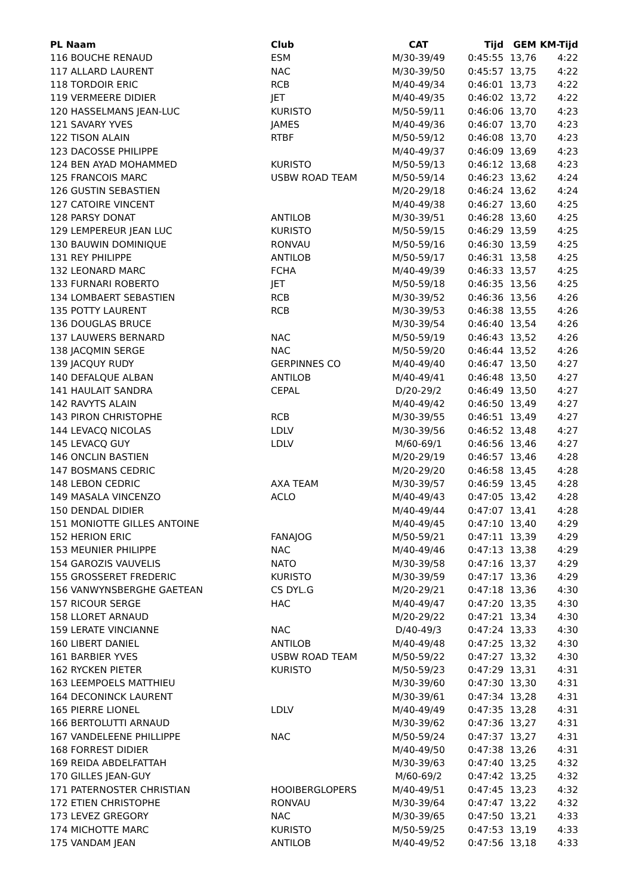| PL Naam | Club | CAT | Tijd | GEM | KM-Tijd |
| --- | --- | --- | --- | --- | --- |
| 116 BOUCHE RENAUD | ESM | M/30-39/49 | 0:45:55 | 13,76 | 4:22 |
| 117 ALLARD LAURENT | NAC | M/30-39/50 | 0:45:57 | 13,75 | 4:22 |
| 118 TORDOIR ERIC | RCB | M/40-49/34 | 0:46:01 | 13,73 | 4:22 |
| 119 VERMEERE DIDIER | JET | M/40-49/35 | 0:46:02 | 13,72 | 4:22 |
| 120 HASSELMANS JEAN-LUC | KURISTO | M/50-59/11 | 0:46:06 | 13,70 | 4:23 |
| 121 SAVARY YVES | JAMES | M/40-49/36 | 0:46:07 | 13,70 | 4:23 |
| 122 TISON ALAIN | RTBF | M/50-59/12 | 0:46:08 | 13,70 | 4:23 |
| 123 DACOSSE PHILIPPE | | M/40-49/37 | 0:46:09 | 13,69 | 4:23 |
| 124 BEN AYAD MOHAMMED | KURISTO | M/50-59/13 | 0:46:12 | 13,68 | 4:23 |
| 125 FRANCOIS MARC | USBW ROAD TEAM | M/50-59/14 | 0:46:23 | 13,62 | 4:24 |
| 126 GUSTIN SEBASTIEN | | M/20-29/18 | 0:46:24 | 13,62 | 4:24 |
| 127 CATOIRE VINCENT | | M/40-49/38 | 0:46:27 | 13,60 | 4:25 |
| 128 PARSY DONAT | ANTILOB | M/30-39/51 | 0:46:28 | 13,60 | 4:25 |
| 129 LEMPEREUR JEAN LUC | KURISTO | M/50-59/15 | 0:46:29 | 13,59 | 4:25 |
| 130 BAUWIN DOMINIQUE | RONVAU | M/50-59/16 | 0:46:30 | 13,59 | 4:25 |
| 131 REY PHILIPPE | ANTILOB | M/50-59/17 | 0:46:31 | 13,58 | 4:25 |
| 132 LEONARD MARC | FCHA | M/40-49/39 | 0:46:33 | 13,57 | 4:25 |
| 133 FURNARI ROBERTO | JET | M/50-59/18 | 0:46:35 | 13,56 | 4:25 |
| 134 LOMBAERT SEBASTIEN | RCB | M/30-39/52 | 0:46:36 | 13,56 | 4:26 |
| 135 POTTY LAURENT | RCB | M/30-39/53 | 0:46:38 | 13,55 | 4:26 |
| 136 DOUGLAS BRUCE | | M/30-39/54 | 0:46:40 | 13,54 | 4:26 |
| 137 LAUWERS BERNARD | NAC | M/50-59/19 | 0:46:43 | 13,52 | 4:26 |
| 138 JACQMIN SERGE | NAC | M/50-59/20 | 0:46:44 | 13,52 | 4:26 |
| 139 JACQUY RUDY | GERPINNES CO | M/40-49/40 | 0:46:47 | 13,50 | 4:27 |
| 140 DEFALQUE ALBAN | ANTILOB | M/40-49/41 | 0:46:48 | 13,50 | 4:27 |
| 141 HAULAIT SANDRA | CEPAL | D/20-29/2 | 0:46:49 | 13,50 | 4:27 |
| 142 RAVYTS ALAIN | | M/40-49/42 | 0:46:50 | 13,49 | 4:27 |
| 143 PIRON CHRISTOPHE | RCB | M/30-39/55 | 0:46:51 | 13,49 | 4:27 |
| 144 LEVACQ NICOLAS | LDLV | M/30-39/56 | 0:46:52 | 13,48 | 4:27 |
| 145 LEVACQ GUY | LDLV | M/60-69/1 | 0:46:56 | 13,46 | 4:27 |
| 146 ONCLIN BASTIEN | | M/20-29/19 | 0:46:57 | 13,46 | 4:28 |
| 147 BOSMANS CEDRIC | | M/20-29/20 | 0:46:58 | 13,45 | 4:28 |
| 148 LEBON CEDRIC | AXA TEAM | M/30-39/57 | 0:46:59 | 13,45 | 4:28 |
| 149 MASALA VINCENZO | ACLO | M/40-49/43 | 0:47:05 | 13,42 | 4:28 |
| 150 DENDAL DIDIER | | M/40-49/44 | 0:47:07 | 13,41 | 4:28 |
| 151 MONIOTTE GILLES ANTOINE | | M/40-49/45 | 0:47:10 | 13,40 | 4:29 |
| 152 HERION ERIC | FANAJOG | M/50-59/21 | 0:47:11 | 13,39 | 4:29 |
| 153 MEUNIER PHILIPPE | NAC | M/40-49/46 | 0:47:13 | 13,38 | 4:29 |
| 154 GAROZIS VAUVELIS | NATO | M/30-39/58 | 0:47:16 | 13,37 | 4:29 |
| 155 GROSSERET FREDERIC | KURISTO | M/30-39/59 | 0:47:17 | 13,36 | 4:29 |
| 156 VANWYNSBERGHE GAETEAN | CS DYL.G | M/20-29/21 | 0:47:18 | 13,36 | 4:30 |
| 157 RICOUR SERGE | HAC | M/40-49/47 | 0:47:20 | 13,35 | 4:30 |
| 158 LLORET ARNAUD | | M/20-29/22 | 0:47:21 | 13,34 | 4:30 |
| 159 LERATE VINCIANNE | NAC | D/40-49/3 | 0:47:24 | 13,33 | 4:30 |
| 160 LIBERT DANIEL | ANTILOB | M/40-49/48 | 0:47:25 | 13,32 | 4:30 |
| 161 BARBIER YVES | USBW ROAD TEAM | M/50-59/22 | 0:47:27 | 13,32 | 4:30 |
| 162 RYCKEN PIETER | KURISTO | M/50-59/23 | 0:47:29 | 13,31 | 4:31 |
| 163 LEEMPOELS MATTHIEU | | M/30-39/60 | 0:47:30 | 13,30 | 4:31 |
| 164 DECONINCK LAURENT | | M/30-39/61 | 0:47:34 | 13,28 | 4:31 |
| 165 PIERRE LIONEL | LDLV | M/40-49/49 | 0:47:35 | 13,28 | 4:31 |
| 166 BERTOLUTTI ARNAUD | | M/30-39/62 | 0:47:36 | 13,27 | 4:31 |
| 167 VANDELEENE PHILLIPPE | NAC | M/50-59/24 | 0:47:37 | 13,27 | 4:31 |
| 168 FORREST DIDIER | | M/40-49/50 | 0:47:38 | 13,26 | 4:31 |
| 169 REIDA ABDELFATTAH | | M/30-39/63 | 0:47:40 | 13,25 | 4:32 |
| 170 GILLES JEAN-GUY | | M/60-69/2 | 0:47:42 | 13,25 | 4:32 |
| 171 PATERNOSTER CHRISTIAN | HOOIBERGLOPERS | M/40-49/51 | 0:47:45 | 13,23 | 4:32 |
| 172 ETIEN CHRISTOPHE | RONVAU | M/30-39/64 | 0:47:47 | 13,22 | 4:32 |
| 173 LEVEZ GREGORY | NAC | M/30-39/65 | 0:47:50 | 13,21 | 4:33 |
| 174 MICHOTTE MARC | KURISTO | M/50-59/25 | 0:47:53 | 13,19 | 4:33 |
| 175 VANDAM JEAN | ANTILOB | M/40-49/52 | 0:47:56 | 13,18 | 4:33 |